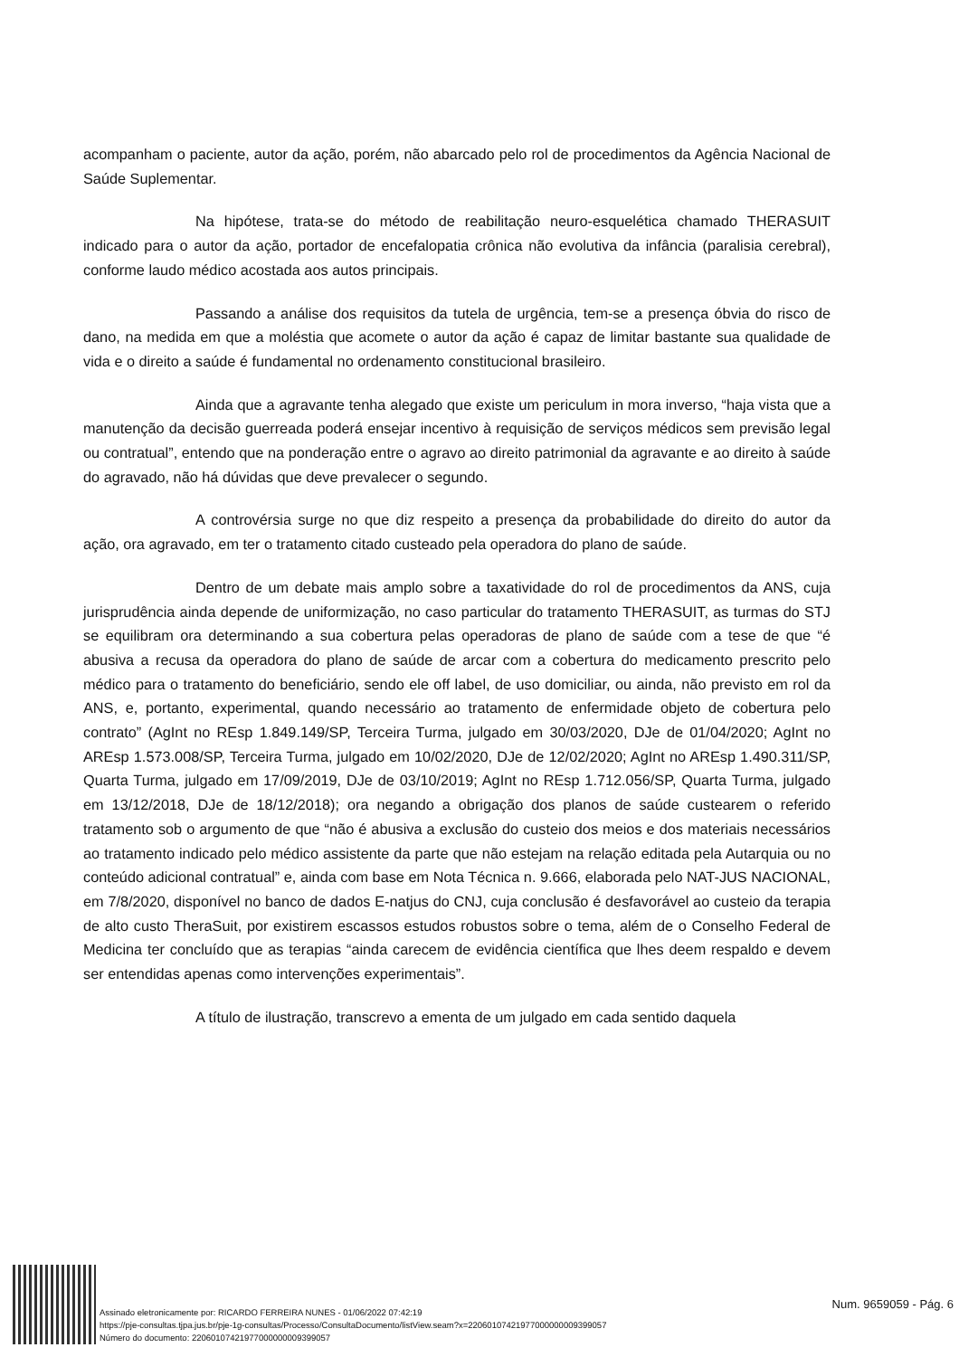acompanham o paciente, autor da ação, porém, não abarcado pelo rol de procedimentos da Agência Nacional de Saúde Suplementar.
Na hipótese, trata-se do método de reabilitação neuro-esquelética chamado THERASUIT indicado para o autor da ação, portador de encefalopatia crônica não evolutiva da infância (paralisia cerebral), conforme laudo médico acostada aos autos principais.
Passando a análise dos requisitos da tutela de urgência, tem-se a presença óbvia do risco de dano, na medida em que a moléstia que acomete o autor da ação é capaz de limitar bastante sua qualidade de vida e o direito a saúde é fundamental no ordenamento constitucional brasileiro.
Ainda que a agravante tenha alegado que existe um periculum in mora inverso, “haja vista que a manutenção da decisão guerreada poderá ensejar incentivo à requisição de serviços médicos sem previsão legal ou contratual”, entendo que na ponderação entre o agravo ao direito patrimonial da agravante e ao direito à saúde do agravado, não há dúvidas que deve prevalecer o segundo.
A controvérsia surge no que diz respeito a presença da probabilidade do direito do autor da ação, ora agravado, em ter o tratamento citado custeado pela operadora do plano de saúde.
Dentro de um debate mais amplo sobre a taxatividade do rol de procedimentos da ANS, cuja jurisprudência ainda depende de uniformização, no caso particular do tratamento THERASUIT, as turmas do STJ se equilibram ora determinando a sua cobertura pelas operadoras de plano de saúde com a tese de que “é abusiva a recusa da operadora do plano de saúde de arcar com a cobertura do medicamento prescrito pelo médico para o tratamento do beneficiário, sendo ele off label, de uso domiciliar, ou ainda, não previsto em rol da ANS, e, portanto, experimental, quando necessário ao tratamento de enfermidade objeto de cobertura pelo contrato” (AgInt no REsp 1.849.149/SP, Terceira Turma, julgado em 30/03/2020, DJe de 01/04/2020; AgInt no AREsp 1.573.008/SP, Terceira Turma, julgado em 10/02/2020, DJe de 12/02/2020; AgInt no AREsp 1.490.311/SP, Quarta Turma, julgado em 17/09/2019, DJe de 03/10/2019; AgInt no REsp 1.712.056/SP, Quarta Turma, julgado em 13/12/2018, DJe de 18/12/2018); ora negando a obrigação dos planos de saúde custearem o referido tratamento sob o argumento de que “não é abusiva a exclusão do custeio dos meios e dos materiais necessários ao tratamento indicado pelo médico assistente da parte que não estejam na relação editada pela Autarquia ou no conteúdo adicional contratual” e, ainda com base em Nota Técnica n. 9.666, elaborada pelo NAT-JUS NACIONAL, em 7/8/2020, disponível no banco de dados E-natjus do CNJ, cuja conclusão é desfavorável ao custeio da terapia de alto custo TheraSuit, por existirem escassos estudos robustos sobre o tema, além de o Conselho Federal de Medicina ter concluído que as terapias “ainda carecem de evidência científica que lhes deem respaldo e devem ser entendidas apenas como intervenções experimentais”.
A título de ilustração, transcrevo a ementa de um julgado em cada sentido daquela
Assinado eletronicamente por: RICARDO FERREIRA NUNES - 01/06/2022 07:42:19
https://pje-consultas.tjpa.jus.br/pje-1g-consultas/Processo/ConsultaDocumento/listView.seam?x=22060107421977000000009399057
Número do documento: 22060107421977000000009399057
Num. 9659059 - Pág. 6